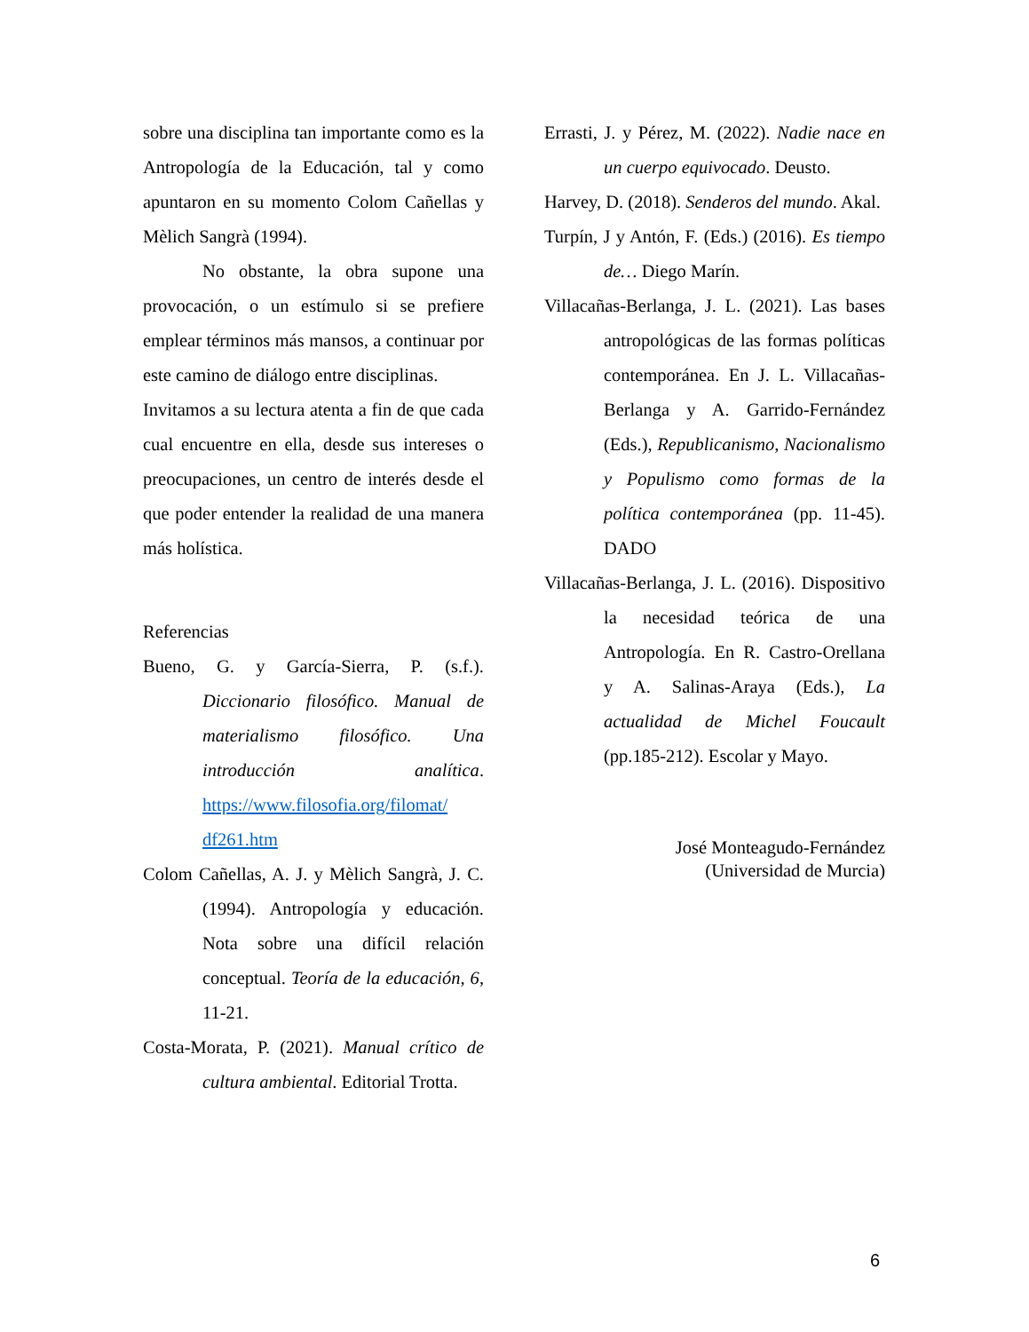sobre una disciplina tan importante como es la Antropología de la Educación, tal y como apuntaron en su momento Colom Cañellas y Mèlich Sangrà (1994).
No obstante, la obra supone una provocación, o un estímulo si se prefiere emplear términos más mansos, a continuar por este camino de diálogo entre disciplinas.
Invitamos a su lectura atenta a fin de que cada cual encuentre en ella, desde sus intereses o preocupaciones, un centro de interés desde el que poder entender la realidad de una manera más holística.
Referencias
Bueno, G. y García-Sierra, P. (s.f.). Diccionario filosófico. Manual de materialismo filosófico. Una introducción analítica. https://www.filosofia.org/filomat/ df261.htm
Colom Cañellas, A. J. y Mèlich Sangrà, J. C. (1994). Antropología y educación. Nota sobre una difícil relación conceptual. Teoría de la educación, 6, 11-21.
Costa-Morata, P. (2021). Manual crítico de cultura ambiental. Editorial Trotta.
Errasti, J. y Pérez, M. (2022). Nadie nace en un cuerpo equivocado. Deusto.
Harvey, D. (2018). Senderos del mundo. Akal.
Turpín, J y Antón, F. (Eds.) (2016). Es tiempo de… Diego Marín.
Villacañas-Berlanga, J. L. (2021). Las bases antropológicas de las formas políticas contemporánea. En J. L. Villacañas-Berlanga y A. Garrido-Fernández (Eds.), Republicanismo, Nacionalismo y Populismo como formas de la política contemporánea (pp. 11-45). DADO
Villacañas-Berlanga, J. L. (2016). Dispositivo la necesidad teórica de una Antropología. En R. Castro-Orellana y A. Salinas-Araya (Eds.), La actualidad de Michel Foucault (pp.185-212). Escolar y Mayo.
José Monteagudo-Fernández
(Universidad de Murcia)
6